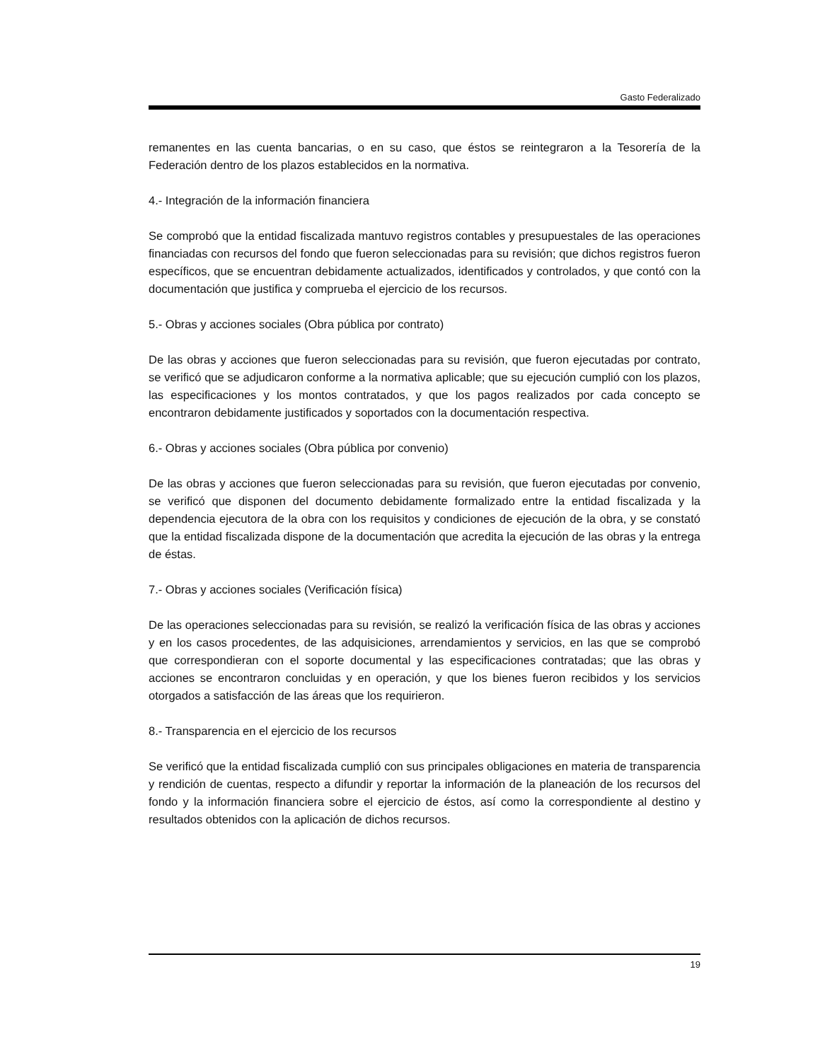Gasto Federalizado
remanentes en las cuenta bancarias, o en su caso, que éstos se reintegraron a la Tesorería de la Federación dentro de los plazos establecidos en la normativa.
4.- Integración de la información financiera
Se comprobó que la entidad fiscalizada mantuvo registros contables y presupuestales de las operaciones financiadas con recursos del fondo que fueron seleccionadas para su revisión; que dichos registros fueron específicos, que se encuentran debidamente actualizados, identificados y controlados, y que contó con la documentación que justifica y comprueba el ejercicio de los recursos.
5.- Obras y acciones sociales (Obra pública por contrato)
De las obras y acciones que fueron seleccionadas para su revisión, que fueron ejecutadas por contrato, se verificó que se adjudicaron conforme a la normativa aplicable; que su ejecución cumplió con los plazos, las especificaciones y los montos contratados, y que los pagos realizados por cada concepto se encontraron debidamente justificados y soportados con la documentación respectiva.
6.- Obras y acciones sociales (Obra pública por convenio)
De las obras y acciones que fueron seleccionadas para su revisión, que fueron ejecutadas por convenio, se verificó que disponen del documento debidamente formalizado entre la entidad fiscalizada y la dependencia ejecutora de la obra con los requisitos y condiciones de ejecución de la obra, y se constató que la entidad fiscalizada dispone de la documentación que acredita la ejecución de las obras y la entrega de éstas.
7.- Obras y acciones sociales (Verificación física)
De las operaciones seleccionadas para su revisión, se realizó la verificación física de las obras y acciones y en los casos procedentes, de las adquisiciones, arrendamientos y servicios, en las que se comprobó que correspondieran con el soporte documental y las especificaciones contratadas; que las obras y acciones se encontraron concluidas y en operación, y que los bienes fueron recibidos y los servicios otorgados a satisfacción de las áreas que los requirieron.
8.- Transparencia en el ejercicio de los recursos
Se verificó que la entidad fiscalizada cumplió con sus principales obligaciones en materia de transparencia y rendición de cuentas, respecto a difundir y reportar la información de la planeación de los recursos del fondo y la información financiera sobre el ejercicio de éstos, así como la correspondiente al destino y resultados obtenidos con la aplicación de dichos recursos.
19